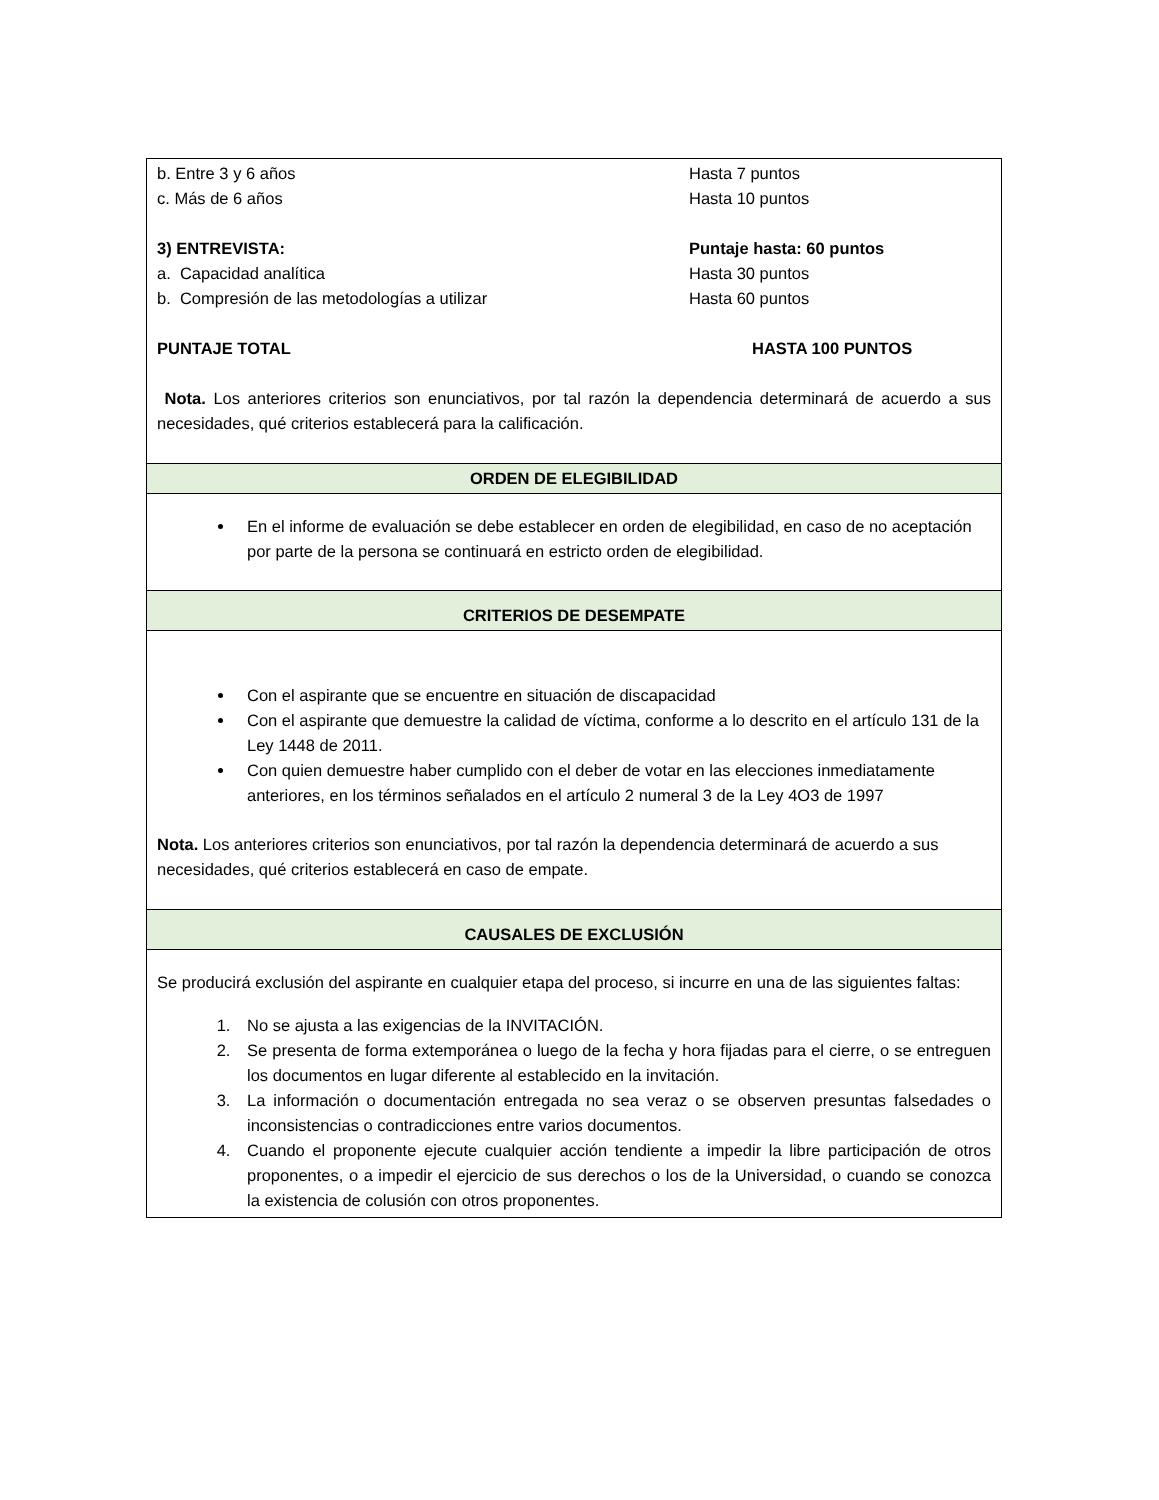| b. Entre 3 y 6 años Hasta 7 puntos c. Más de 6 años Hasta 10 puntos 3) ENTREVISTA: Puntaje hasta: 60 puntos a. Capacidad analítica Hasta 30 puntos b. Compresión de las metodologías a utilizar Hasta 60 puntos PUNTAJE TOTAL HASTA 100 PUNTOS Nota. Los anteriores criterios son enunciativos, por tal razón la dependencia determinará de acuerdo a sus necesidades, qué criterios establecerá para la calificación. |
| ORDEN DE ELEGIBILIDAD |
| En el informe de evaluación se debe establecer en orden de elegibilidad, en caso de no aceptación por parte de la persona se continuará en estricto orden de elegibilidad. |
| CRITERIOS DE DESEMPATE |
| Con el aspirante que se encuentre en situación de discapacidad Con el aspirante que demuestre la calidad de víctima, conforme a lo descrito en el artículo 131 de la Ley 1448 de 2011. Con quien demuestre haber cumplido con el deber de votar en las elecciones inmediatamente anteriores, en los términos señalados en el artículo 2 numeral 3 de la Ley 4O3 de 1997 Nota. Los anteriores criterios son enunciativos, por tal razón la dependencia determinará de acuerdo a sus necesidades, qué criterios establecerá en caso de empate. |
| CAUSALES DE EXCLUSIÓN |
| Se producirá exclusión del aspirante en cualquier etapa del proceso, si incurre en una de las siguientes faltas: 1. No se ajusta a las exigencias de la INVITACIÓN. 2. Se presenta de forma extemporánea o luego de la fecha y hora fijadas para el cierre, o se entreguen los documentos en lugar diferente al establecido en la invitación. 3. La información o documentación entregada no sea veraz o se observen presuntas falsedades o inconsistencias o contradicciones entre varios documentos. 4. Cuando el proponente ejecute cualquier acción tendiente a impedir la libre participación de otros proponentes, o a impedir el ejercicio de sus derechos o los de la Universidad, o cuando se conozca la existencia de colusión con otros proponentes. |